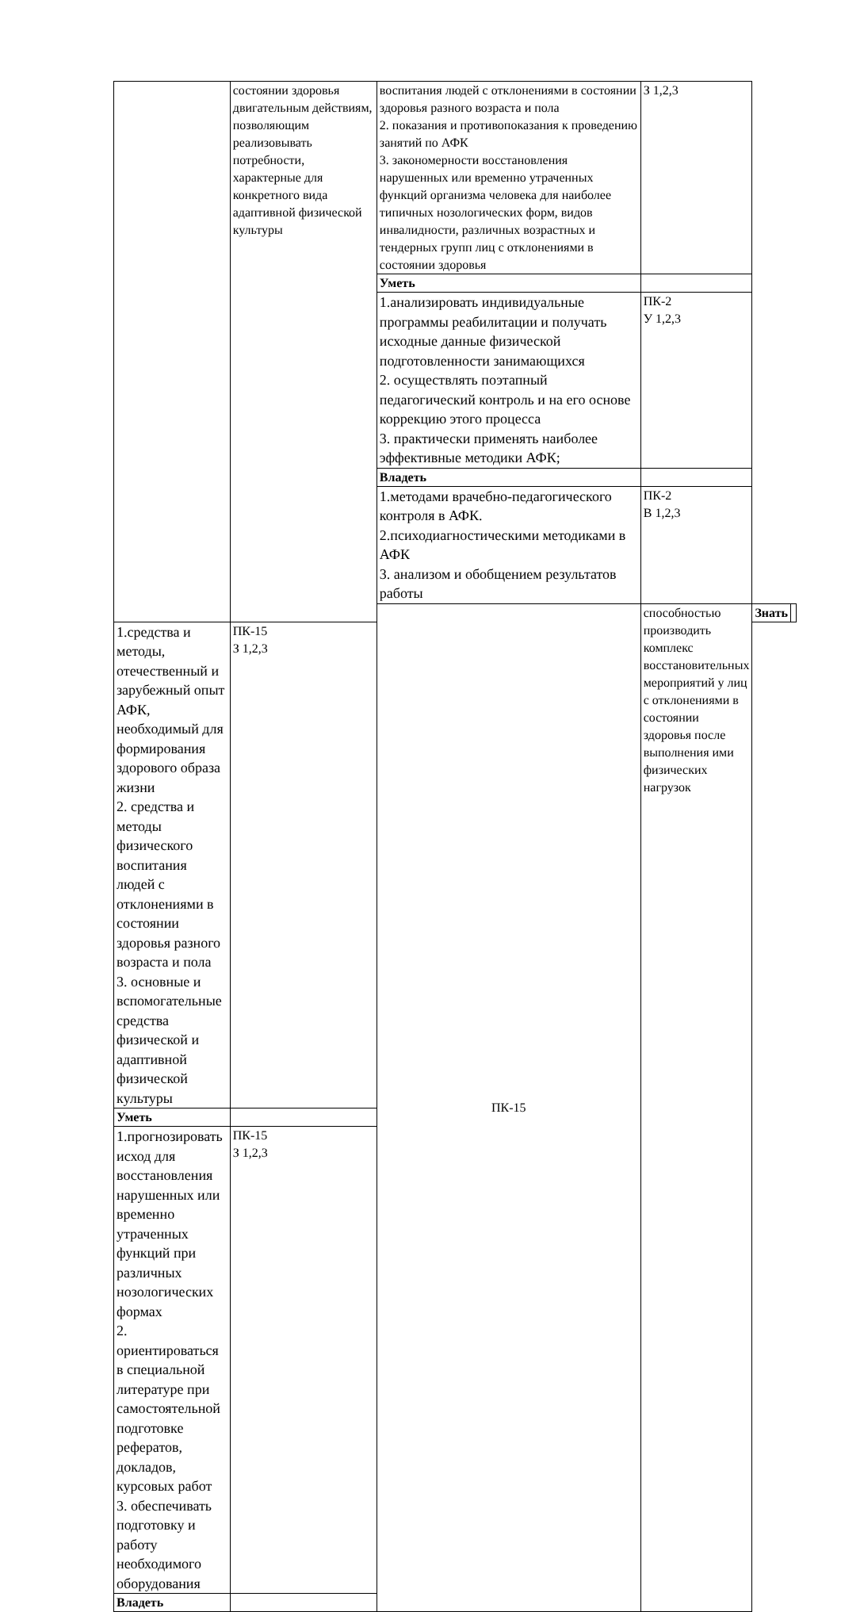| | состоянии здоровья двигательным действиям, позволяющим реализовывать потребности, характерные для конкретного вида адаптивной физической культуры | воспитания людей с отклонениями в состоянии здоровья разного возраста и пола 2. показания и противопоказания к проведению занятий по АФК 3. закономерности восстановления нарушенных или временно утраченных функций организма человека для наиболее типичных нозологических форм, видов инвалидности, различных возрастных и тендерных групп лиц с отклонениями в состоянии здоровья | З 1,2,3 | | |
| | | Уметь | | | |
| | | 1.анализировать индивидуальные программы реабилитации и получать исходные данные физической подготовленности занимающихся 2. осуществлять поэтапный педагогический контроль и на его основе коррекцию этого процесса 3. практически применять наиболее эффективные методики АФК; | ПК-2 У 1,2,3 | | |
| | | Владеть | | | |
| | | 1.методами врачебно-педагогического контроля в АФК. 2.психодиагностическими методиками в АФК 3. анализом и обобщением результатов работы | ПК-2 В 1,2,3 | | |
| | | ПК-15 | способностью производить комплекс восстановительных мероприятий у лиц с отклонениями в состоянии здоровья после выполнения ими физических нагрузок | Знать | |
| 1.средства и методы, отечественный и зарубежный опыт АФК, необходимый для формирования здорового образа жизни 2. средства и методы физического воспитания людей с отклонениями в состоянии здоровья разного возраста и пола 3. основные и вспомогательные средства физической и адаптивной физической культуры | ПК-15 З 1,2,3 | | | | |
| Уметь | | | | | |
| 1.прогнозировать исход для восстановления нарушенных или временно утраченных функций при различных нозологических формах 2. ориентироваться в специальной литературе при самостоятельной подготовке рефератов, докладов, курсовых работ 3. обеспечивать подготовку и работу необходимого оборудования | ПК-15 З 1,2,3 | | | | |
| Владеть | | | | | |